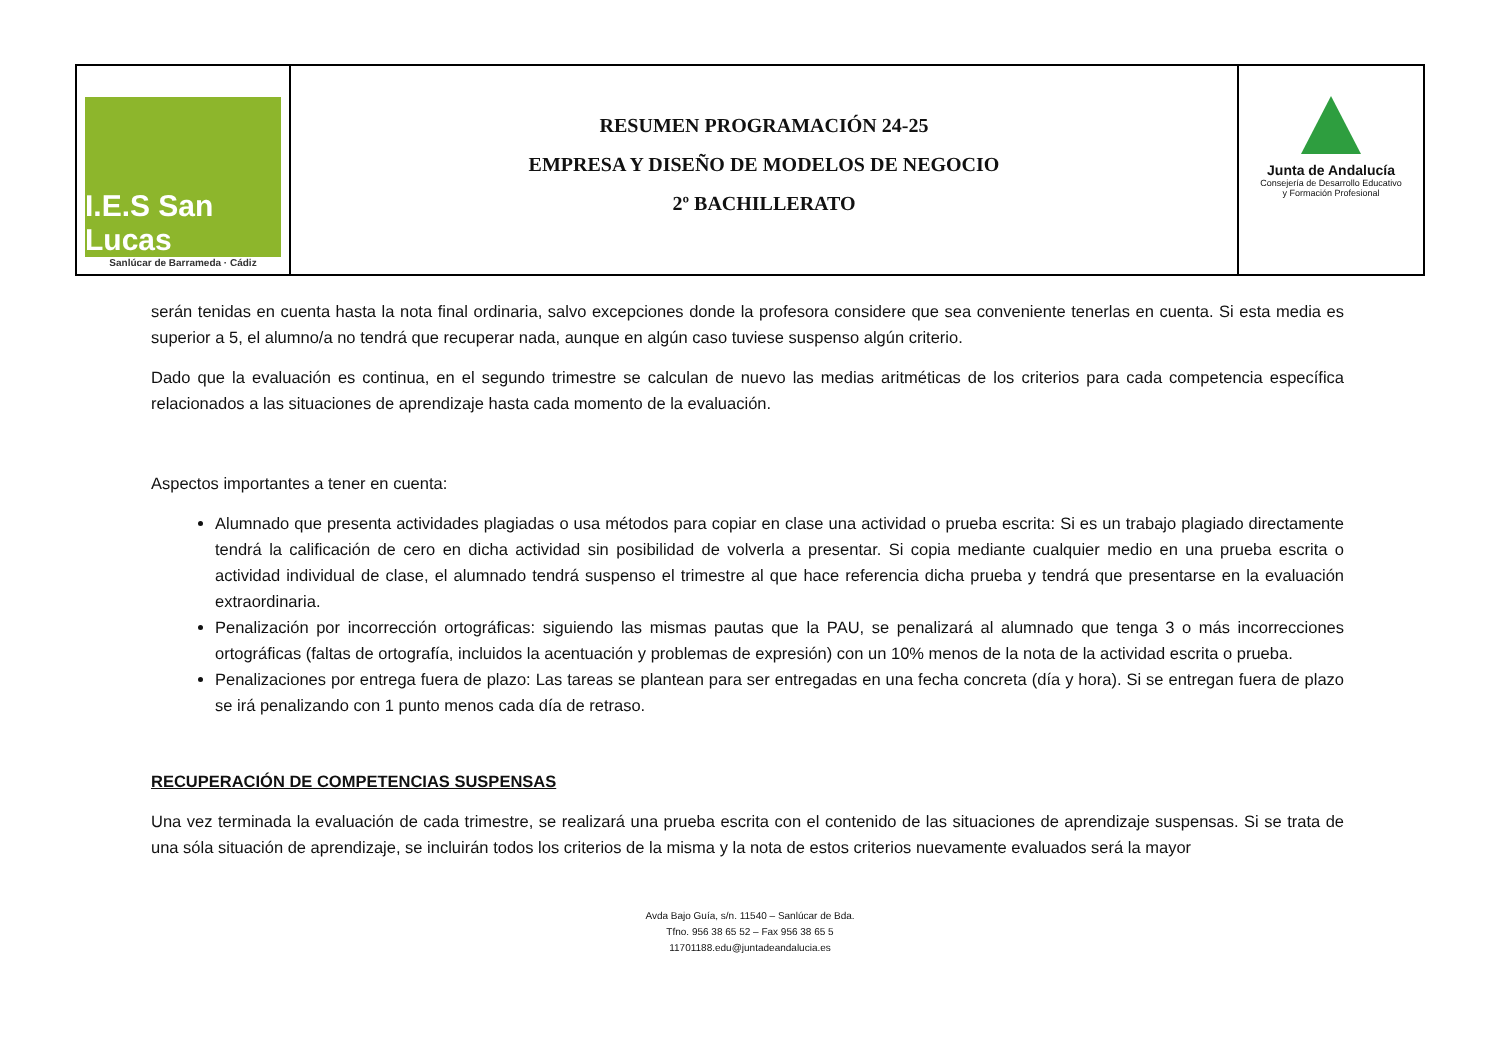I.E.S San Lucas
Sanlúcar de Barrameda · Cádiz
RESUMEN PROGRAMACIÓN 24-25
EMPRESA Y DISEÑO DE MODELOS DE NEGOCIO
2º BACHILLERATO
Junta de Andalucía
Consejería de Desarrollo Educativo
y Formación Profesional
serán tenidas en cuenta hasta la nota final ordinaria, salvo excepciones donde la profesora considere que sea conveniente tenerlas en cuenta. Si esta media es superior a 5, el alumno/a no tendrá que recuperar nada, aunque en algún caso tuviese suspenso algún criterio.
Dado que la evaluación es continua, en el segundo trimestre se calculan de nuevo las medias aritméticas de los criterios para cada competencia específica relacionados a las situaciones de aprendizaje hasta cada momento de la evaluación.
Aspectos importantes a tener en cuenta:
Alumnado que presenta actividades plagiadas o usa métodos para copiar en clase una actividad o prueba escrita: Si es un trabajo plagiado directamente tendrá la calificación de cero en dicha actividad sin posibilidad de volverla a presentar. Si copia mediante cualquier medio en una prueba escrita o actividad individual de clase, el alumnado tendrá suspenso el trimestre al que hace referencia dicha prueba y tendrá que presentarse en la evaluación extraordinaria.
Penalización por incorrección ortográficas: siguiendo las mismas pautas que la PAU, se penalizará al alumnado que tenga 3 o más incorrecciones ortográficas (faltas de ortografía, incluidos la acentuación y problemas de expresión) con un 10% menos de la nota de la actividad escrita o prueba.
Penalizaciones por entrega fuera de plazo: Las tareas se plantean para ser entregadas en una fecha concreta (día y hora). Si se entregan fuera de plazo se irá penalizando con 1 punto menos cada día de retraso.
RECUPERACIÓN DE COMPETENCIAS SUSPENSAS
Una vez terminada la evaluación de cada trimestre, se realizará una prueba escrita con el contenido de las situaciones de aprendizaje suspensas. Si se trata de una sóla situación de aprendizaje, se incluirán todos los criterios de la misma y la nota de estos criterios nuevamente evaluados será la mayor
Avda Bajo Guía, s/n. 11540 – Sanlúcar de Bda.
Tfno. 956 38 65 52 – Fax 956 38 65 5
11701188.edu@juntadeandalucia.es